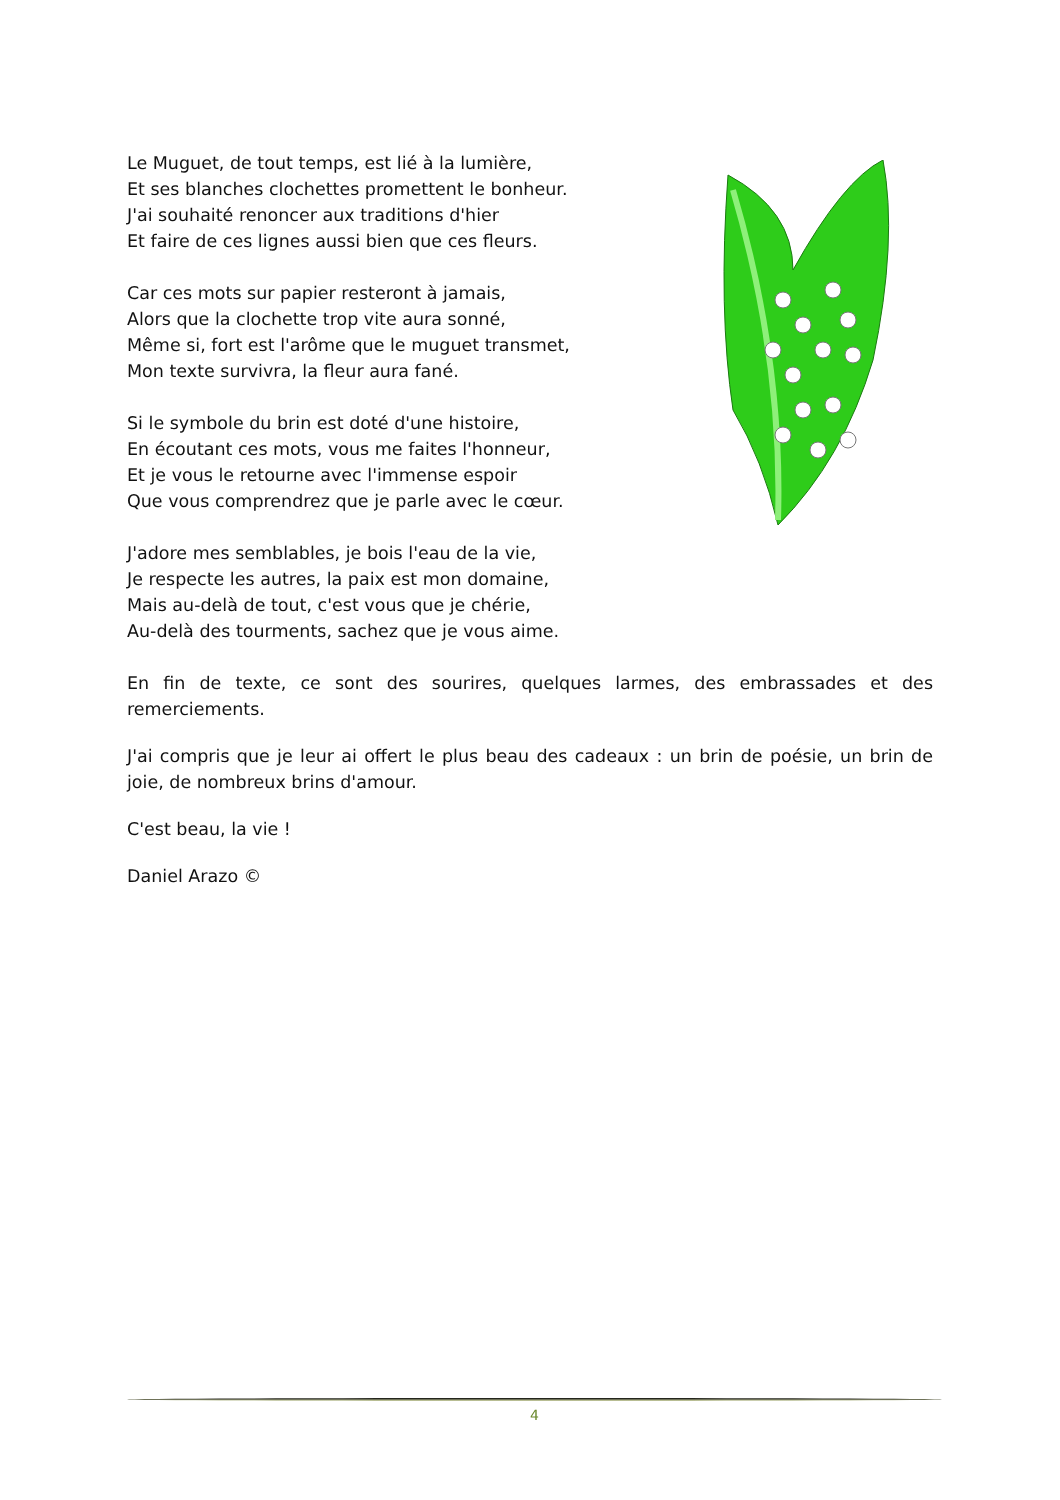Le Muguet, de tout temps, est lié à la lumière,
Et ses blanches clochettes promettent le bonheur.
J'ai souhaité renoncer aux traditions d'hier
Et faire de ces lignes aussi bien que ces fleurs.
Car ces mots sur papier resteront à jamais,
Alors que la clochette trop vite aura sonné,
Même si, fort est l'arôme que le muguet transmet,
Mon texte survivra, la fleur aura fané.
Si le symbole du brin est doté d'une histoire,
En écoutant ces mots, vous me faites l'honneur,
Et je vous le retourne avec l'immense espoir
Que vous comprendrez que je parle avec le cœur.
J'adore mes semblables, je bois l'eau de la vie,
Je respecte les autres, la paix est mon domaine,
Mais au-delà de tout, c'est vous que je chérie,
Au-delà des tourments, sachez que je vous aime.
En fin de texte, ce sont des sourires, quelques larmes, des embrassades et des remerciements.
J'ai compris que je leur ai offert le plus beau des cadeaux : un brin de poésie, un brin de joie, de nombreux brins d'amour.
C'est beau, la vie !
Daniel Arazo ©
4